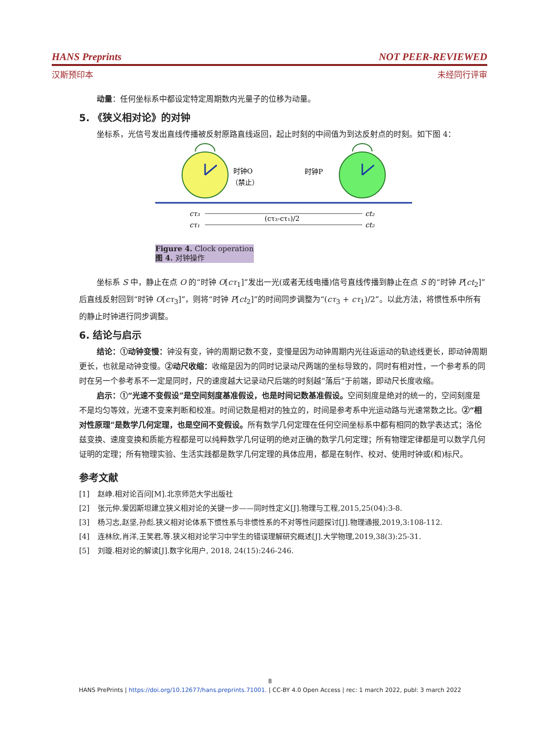HANS Preprints NOT PEER-REVIEWED
汉斯预印本 未经同行评审
动量：任何坐标系中都设定特定周期数内光量子的位移为动量。
5. 《狭义相对论》的对钟
坐标系，光信号发出直线传播被反射原路直线返回，起止时刻的中间值为到达反射点的时刻。如下图 4：
时钟O
（禁止）
时钟P
cτ₃
cτ₁
ct₂
ct₂
(cτ₃-cτ₁)/2
Figure 4. Clock operation
图 4. 对钟操作
坐标系 S 中，静止在点 O 的“时钟 O[cτ<sub>1</sub>]”发出一光(或者无线电播)信号直线传播到静止在点 S 的“时钟 P[ct<sub>2</sub>]”后直线反射回到“时钟 O[cτ<sub>3</sub>]”，则将“时钟 P[ct<sub>2</sub>]”的时间同步调整为“(cτ<sub>3</sub> + cτ<sub>1</sub>)/2”。以此方法，将惯性系中所有的静止时钟进行同步调整。
6. 结论与启示
结论：①动钟变慢：钟没有变，钟的周期记数不变，变慢是因为动钟周期内光往返运动的轨迹线更长，即动钟周期更长，也就是动钟变慢。②动尺收缩：收缩是因为的同时记录动尺两端的坐标导致的，同时有相对性，一个参考系的同时在另一个参考系不一定是同时，尺的速度越大记录动尺后端的时刻越“落后”于前端，即动尺长度收缩。
启示：①“光速不变假设”是空间刻度基准假设，也是时间记数基准假设。空间刻度是绝对的统一的，空间刻度是不是均匀等效，光速不变来判断和校准。时间记数是相对的独立的，时间是参考系中光运动路与光速常数之比。②“相对性原理”是数学几何定理，也是空间不变假设。所有数学几何定理在任何空间坐标系中都有相同的数学表达式；洛伦兹变换、速度变换和质能方程都是可以纯粹数学几何证明的绝对正确的数学几何定理；所有物理定律都是可以数学几何证明的定理；所有物理实验、生活实践都是数学几何定理的具体应用，都是在制作、校对、使用时钟或(和)标尺。
参考文献
[1] 赵峥.相对论百问[M].北京师范大学出版社
[2] 张元仲.爱因斯坦建立狭义相对论的关键一步——同时性定义[J].物理与工程,2015,25(04):3-8.
[3] 杨习志,赵坚,孙彪.狭义相对论体系下惯性系与非惯性系的不对等性问题探讨[J].物理通报,2019,3:108-112.
[4] 连林欣,肖洋,王笑君,等.狭义相对论学习中学生的错误理解研究概述[J].大学物理,2019,38(3):25-31.
[5] 刘璇.相对论的解读[J].数字化用户, 2018, 24(15):246-246.
8
HANS PrePrints | https://doi.org/10.12677/hans.preprints.71001. | CC-BY 4.0 Open Access | rec: 1 march 2022, publ: 3 march 2022